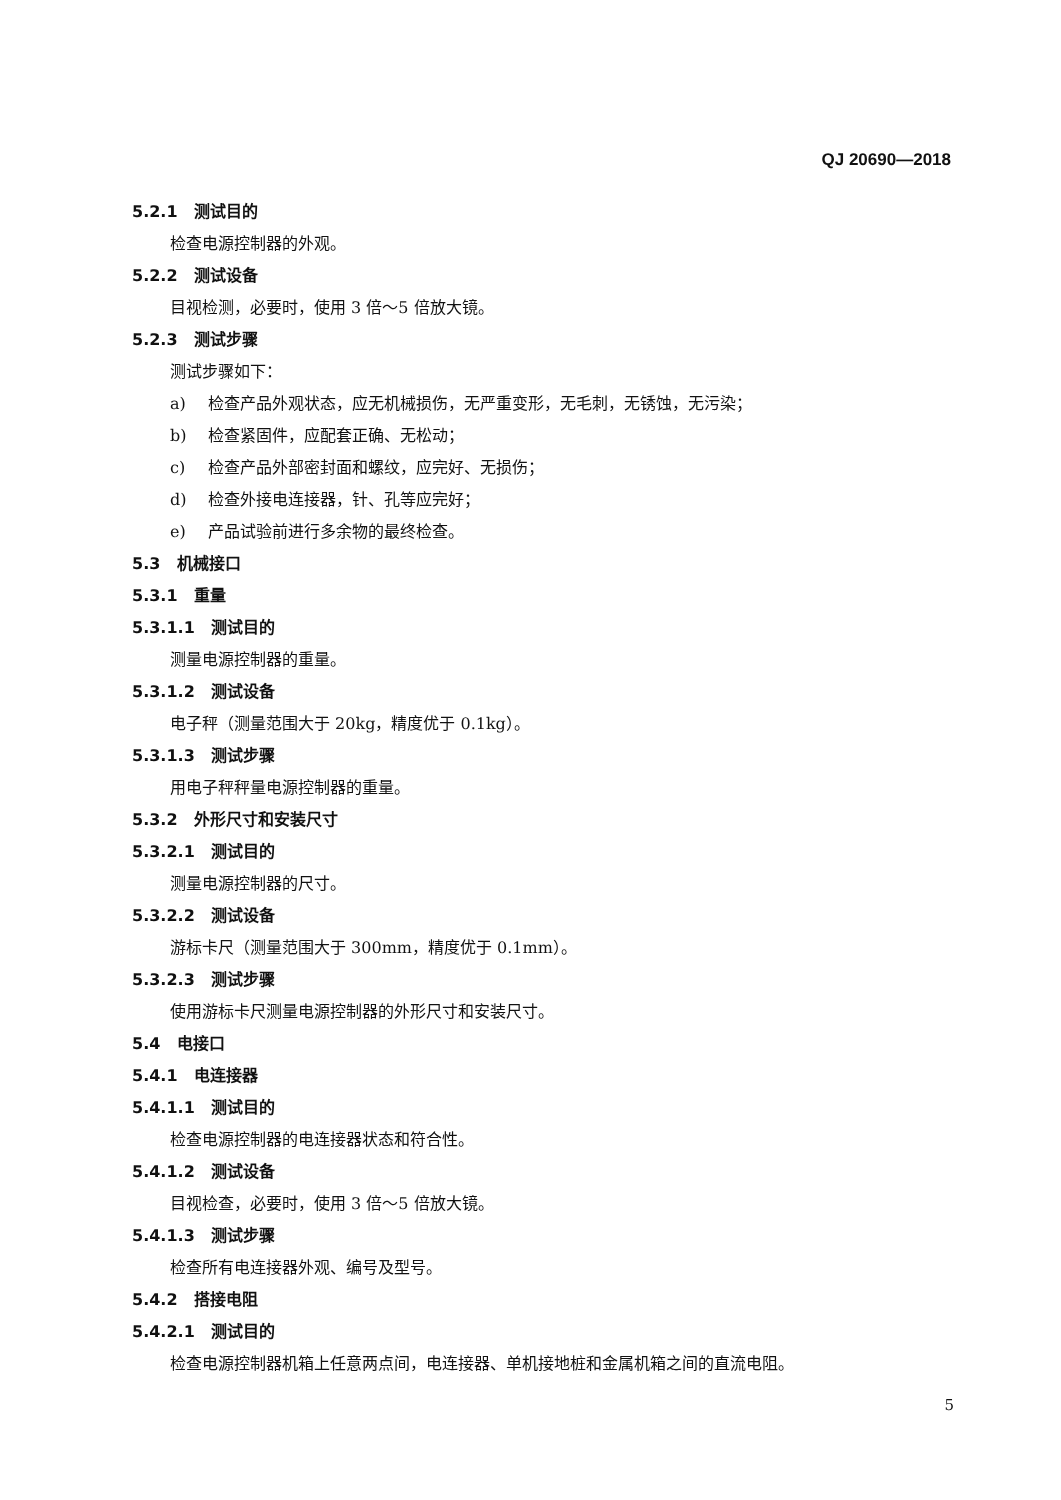QJ 20690—2018
5.2.1 测试目的
检查电源控制器的外观。
5.2.2 测试设备
目视检测，必要时，使用 3 倍～5 倍放大镜。
5.2.3 测试步骤
测试步骤如下：
a) 检查产品外观状态，应无机械损伤，无严重变形，无毛刺，无锈蚀，无污染；
b) 检查紧固件，应配套正确、无松动；
c) 检查产品外部密封面和螺纹，应完好、无损伤；
d) 检查外接电连接器，针、孔等应完好；
e) 产品试验前进行多余物的最终检查。
5.3 机械接口
5.3.1 重量
5.3.1.1 测试目的
测量电源控制器的重量。
5.3.1.2 测试设备
电子秤（测量范围大于 20kg，精度优于 0.1kg）。
5.3.1.3 测试步骤
用电子秤秤量电源控制器的重量。
5.3.2 外形尺寸和安装尺寸
5.3.2.1 测试目的
测量电源控制器的尺寸。
5.3.2.2 测试设备
游标卡尺（测量范围大于 300mm，精度优于 0.1mm）。
5.3.2.3 测试步骤
使用游标卡尺测量电源控制器的外形尺寸和安装尺寸。
5.4 电接口
5.4.1 电连接器
5.4.1.1 测试目的
检查电源控制器的电连接器状态和符合性。
5.4.1.2 测试设备
目视检查，必要时，使用 3 倍～5 倍放大镜。
5.4.1.3 测试步骤
检查所有电连接器外观、编号及型号。
5.4.2 搭接电阻
5.4.2.1 测试目的
检查电源控制器机箱上任意两点间，电连接器、单机接地桩和金属机箱之间的直流电阻。
5